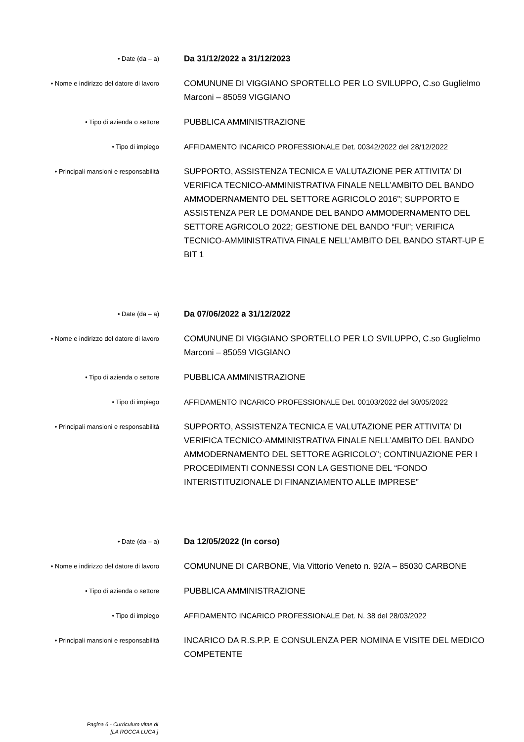• Date (da – a)
Da 31/12/2022 a 31/12/2023
• Nome e indirizzo del datore di lavoro
COMUNUNE DI VIGGIANO SPORTELLO PER LO SVILUPPO, C.so Guglielmo Marconi – 85059 VIGGIANO
• Tipo di azienda o settore
PUBBLICA AMMINISTRAZIONE
• Tipo di impiego
AFFIDAMENTO INCARICO PROFESSIONALE Det. 00342/2022 del 28/12/2022
• Principali mansioni e responsabilità
SUPPORTO, ASSISTENZA TECNICA E VALUTAZIONE PER ATTIVITA’ DI VERIFICA TECNICO-AMMINISTRATIVA FINALE NELL’AMBITO DEL BANDO AMMODERNAMENTO DEL SETTORE AGRICOLO 2016”; SUPPORTO E ASSISTENZA PER LE DOMANDE DEL BANDO AMMODERNAMENTO DEL SETTORE AGRICOLO 2022; GESTIONE DEL BANDO “FUI”; VERIFICA TECNICO-AMMINISTRATIVA FINALE NELL’AMBITO DEL BANDO START-UP E BIT 1
• Date (da – a)
Da 07/06/2022 a 31/12/2022
• Nome e indirizzo del datore di lavoro
COMUNUNE DI VIGGIANO SPORTELLO PER LO SVILUPPO, C.so Guglielmo Marconi – 85059 VIGGIANO
• Tipo di azienda o settore
PUBBLICA AMMINISTRAZIONE
• Tipo di impiego
AFFIDAMENTO INCARICO PROFESSIONALE Det. 00103/2022 del 30/05/2022
• Principali mansioni e responsabilità
SUPPORTO, ASSISTENZA TECNICA E VALUTAZIONE PER ATTIVITA’ DI VERIFICA TECNICO-AMMINISTRATIVA FINALE NELL’AMBITO DEL BANDO AMMODERNAMENTO DEL SETTORE AGRICOLO”; CONTINUAZIONE PER I PROCEDIMENTI CONNESSI CON LA GESTIONE DEL “FONDO INTERISTITUZIONALE DI FINANZIAMENTO ALLE IMPRESE”
• Date (da – a)
Da 12/05/2022 (In corso)
• Nome e indirizzo del datore di lavoro
COMUNUNE DI CARBONE, Via Vittorio Veneto n. 92/A – 85030 CARBONE
• Tipo di azienda o settore
PUBBLICA AMMINISTRAZIONE
• Tipo di impiego
AFFIDAMENTO INCARICO PROFESSIONALE Det. N. 38 del 28/03/2022
• Principali mansioni e responsabilità
INCARICO DA R.S.P.P. E CONSULENZA PER NOMINA E VISITE DEL MEDICO COMPETENTE
Pagina 6 - Curriculum vitae di
[LA ROCCA LUCA ]